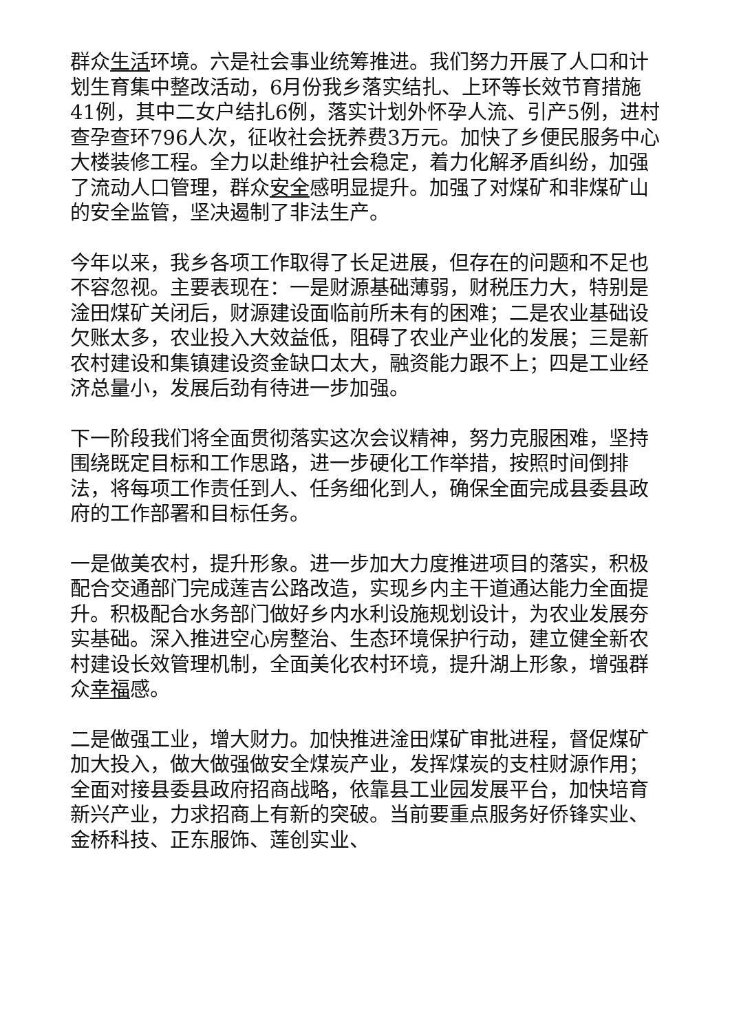群众生活环境。六是社会事业统筹推进。我们努力开展了人口和计划生育集中整改活动，6月份我乡落实结扎、上环等长效节育措施41例，其中二女户结扎6例，落实计划外怀孕人流、引产5例，进村查孕查环796人次，征收社会抚养费3万元。加快了乡便民服务中心大楼装修工程。全力以赴维护社会稳定，着力化解矛盾纠纷，加强了流动人口管理，群众安全感明显提升。加强了对煤矿和非煤矿山的安全监管，坚决遏制了非法生产。
今年以来，我乡各项工作取得了长足进展，但存在的问题和不足也不容忽视。主要表现在：一是财源基础薄弱，财税压力大，特别是淦田煤矿关闭后，财源建设面临前所未有的困难；二是农业基础设欠账太多，农业投入大效益低，阻碍了农业产业化的发展；三是新农村建设和集镇建设资金缺口太大，融资能力跟不上；四是工业经济总量小，发展后劲有待进一步加强。
下一阶段我们将全面贯彻落实这次会议精神，努力克服困难，坚持围绕既定目标和工作思路，进一步硬化工作举措，按照时间倒排法，将每项工作责任到人、任务细化到人，确保全面完成县委县政府的工作部署和目标任务。
一是做美农村，提升形象。进一步加大力度推进项目的落实，积极配合交通部门完成莲吉公路改造，实现乡内主干道通达能力全面提升。积极配合水务部门做好乡内水利设施规划设计，为农业发展夯实基础。深入推进空心房整治、生态环境保护行动，建立健全新农村建设长效管理机制，全面美化农村环境，提升湖上形象，增强群众幸福感。
二是做强工业，增大财力。加快推进淦田煤矿审批进程，督促煤矿加大投入，做大做强做安全煤炭产业，发挥煤炭的支柱财源作用；全面对接县委县政府招商战略，依靠县工业园发展平台，加快培育新兴产业，力求招商上有新的突破。当前要重点服务好侨锋实业、金桥科技、正东服饰、莲创实业、